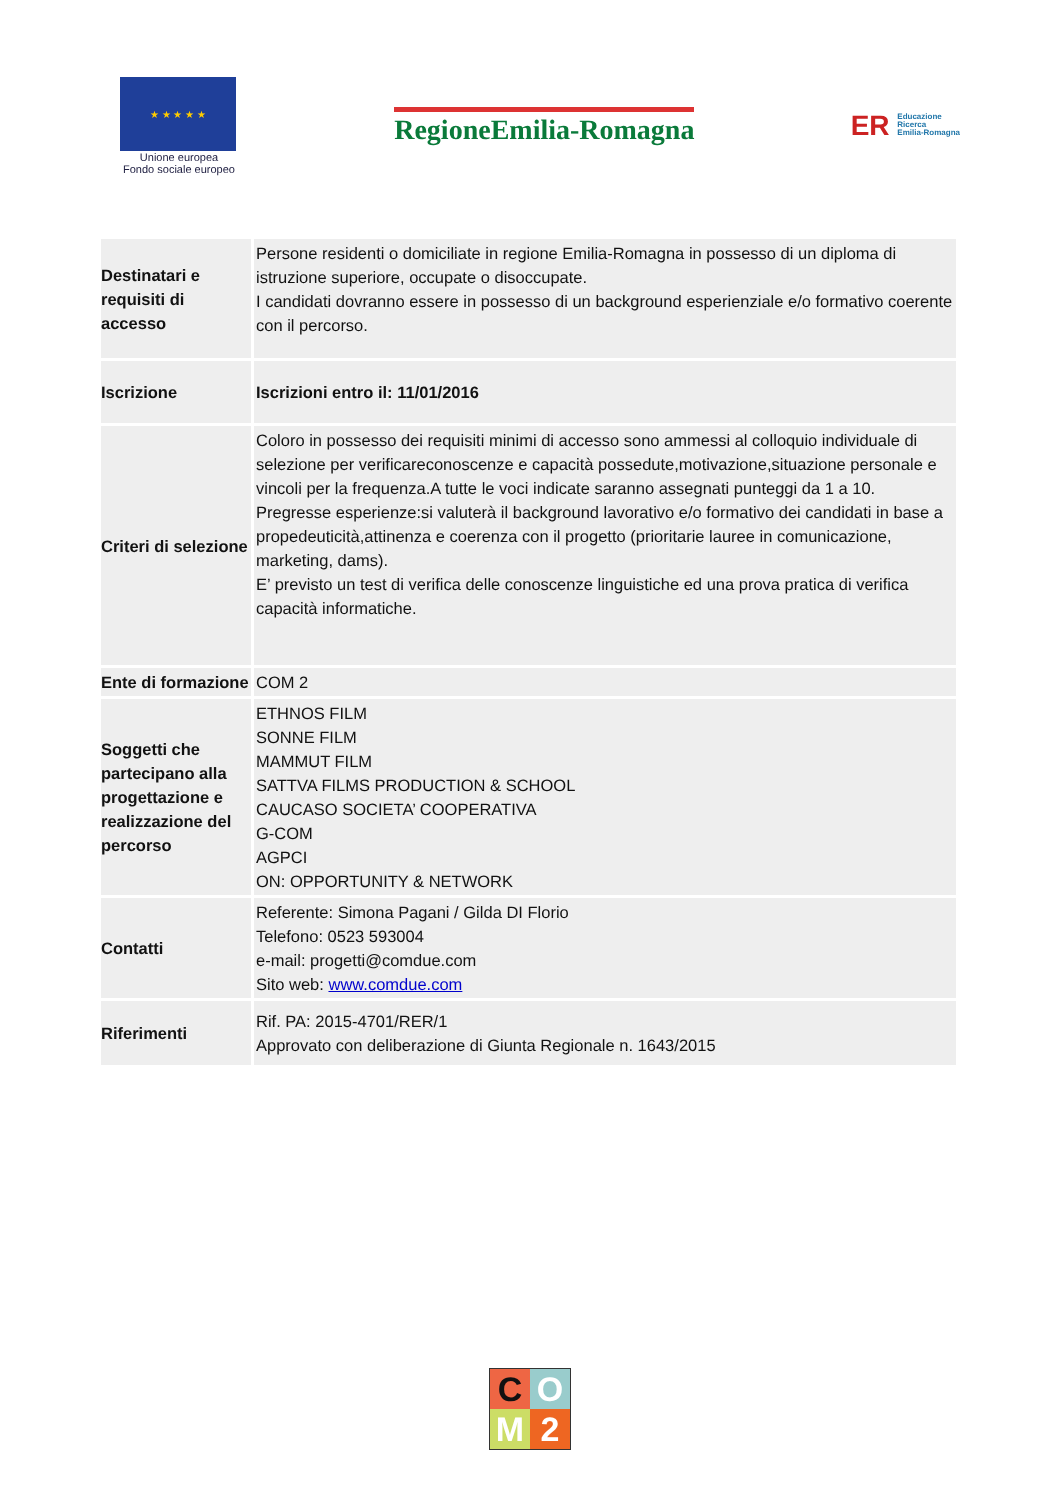★ ★ ★ ★ ★
Unione europea
Fondo sociale europeo
RegioneEmilia-Romagna
ER Educazione
Ricerca
Emilia-Romagna
| Destinatari e requisiti di accesso | Persone residenti o domiciliate in regione Emilia-Romagna in possesso di un diploma di istruzione superiore, occupate o disoccupate. I candidati dovranno essere in possesso di un background esperienziale e/o formativo coerente con il percorso. |
| Iscrizione | Iscrizioni entro il: 11/01/2016 |
| Criteri di selezione | Coloro in possesso dei requisiti minimi di accesso sono ammessi al colloquio individuale di selezione per verificareconoscenze e capacità possedute,motivazione,situazione personale e vincoli per la frequenza.A tutte le voci indicate saranno assegnati punteggi da 1 a 10. Pregresse esperienze:si valuterà il background lavorativo e/o formativo dei candidati in base a propedeuticità,attinenza e coerenza con il progetto (prioritarie lauree in comunicazione, marketing, dams). E’ previsto un test di verifica delle conoscenze linguistiche ed una prova pratica di verifica capacità informatiche. |
| Ente di formazione | COM 2 |
| Soggetti che partecipano alla progettazione e realizzazione del percorso | ETHNOS FILM SONNE FILM MAMMUT FILM SATTVA FILMS PRODUCTION & SCHOOL CAUCASO SOCIETA’ COOPERATIVA G-COM AGPCI ON: OPPORTUNITY & NETWORK |
| Contatti | Referente: Simona Pagani / Gilda DI Florio Telefono: 0523 593004 e-mail: progetti@comdue.com Sito web: www.comdue.com |
| Riferimenti | Rif. PA: 2015-4701/RER/1 Approvato con deliberazione di Giunta Regionale n. 1643/2015 |
COM 2